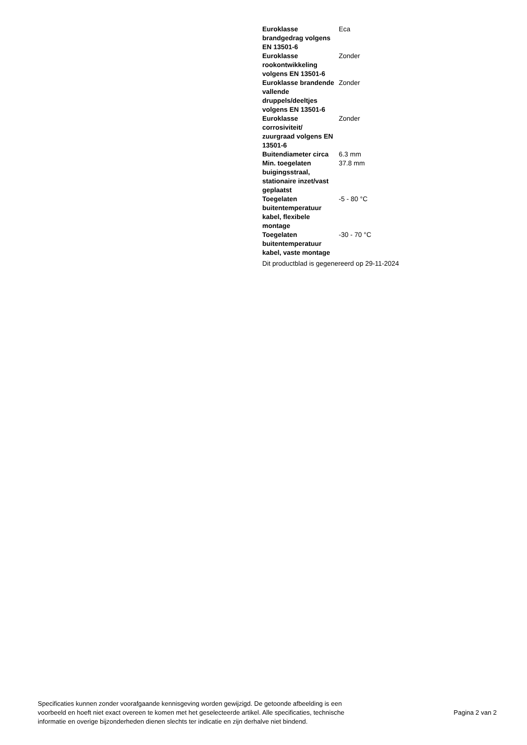| Euroklasse brandgedrag volgens EN 13501-6 | Eca |
| Euroklasse rookontwikkeling volgens EN 13501-6 | Zonder |
| Euroklasse brandende vallende druppels/deeltjes volgens EN 13501-6 | Zonder |
| Euroklasse corrosiviteit/ zuurgraad volgens EN 13501-6 | Zonder |
| Buitendiameter circa | 6.3 mm |
| Min. toegelaten buigingsstraal, stationaire inzet/vast geplaatst | 37.8 mm |
| Toegelaten buitentemperatuur kabel, flexibele montage | -5 - 80 °C |
| Toegelaten buitentemperatuur kabel, vaste montage | -30 - 70 °C |
Dit productblad is gegenereerd op 29-11-2024
Specificaties kunnen zonder voorafgaande kennisgeving worden gewijzigd. De getoonde afbeelding is een
voorbeeld en hoeft niet exact overeen te komen met het geselecteerde artikel. Alle specificaties, technische
informatie en overige bijzonderheden dienen slechts ter indicatie en zijn derhalve niet bindend.
Pagina 2 van 2